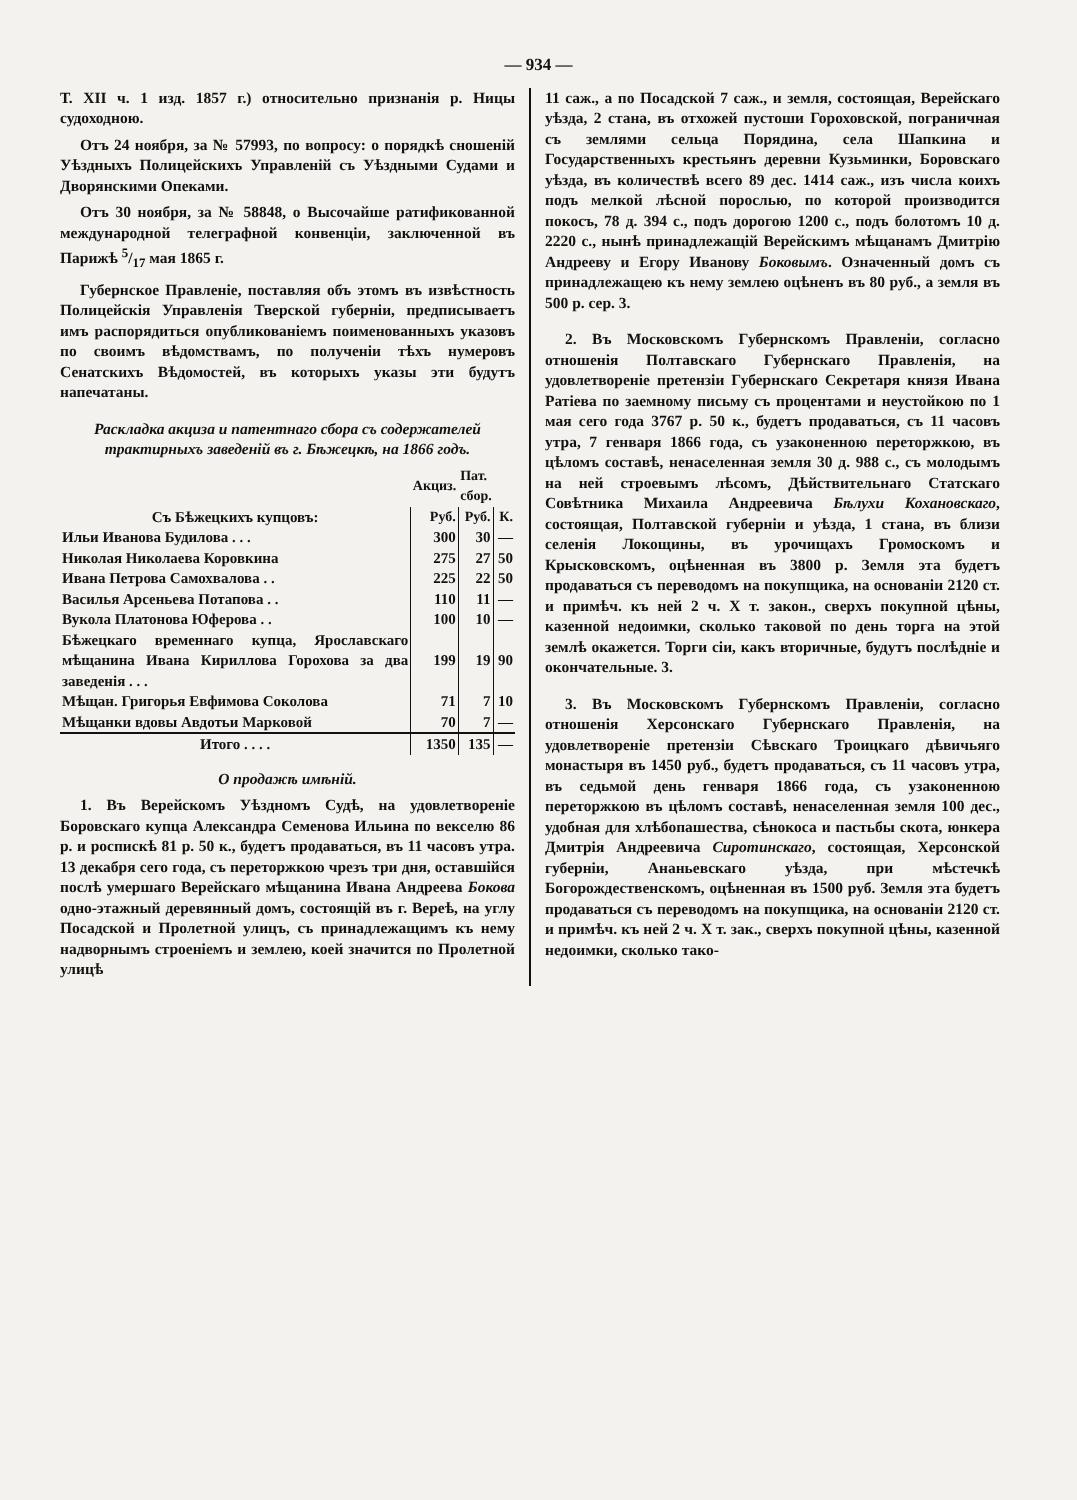— 934 —
Т. XII ч. 1 изд. 1857 г.) относительно признанія р. Ницы судоходною.
Отъ 24 ноября, за № 57993, по вопросу: о порядкѣ сношеній Уѣздныхъ Полицейскихъ Управленій съ Уѣздными Судами и Дворянскими Опеками.
Отъ 30 ноября, за № 58848, о Высочайше ратификованной международной телеграфной конвенціи, заключенной въ Парижѣ 5/17 мая 1865 г.
Губернское Правленіе, поставляя объ этомъ въ извѣстность Полицейскія Управленія Тверской губерніи, предписываетъ имъ распорядиться опубликованіемъ поименованныхъ указовъ по своимъ вѣдомствамъ, по полученіи тѣхъ нумеровъ Сенатскихъ Вѣдомостей, въ которыхъ указы эти будутъ напечатаны.
Раскладка акциза и патентнаго сбора съ содержателей трактирныхъ заведеній въ г. Бѣжецкѣ, на 1866 годъ.
| | Акциз. | Пат. сбор. | |
| --- | --- | --- | --- |
| Съ Бѣжецкихъ купцовъ: | Руб. | Руб. | К. |
| Ильи Иванова Будилова . . . | 300 | 30 | — |
| Николая Николаева Коровкина | 275 | 27 | 50 |
| Ивана Петрова Самохвалова . . | 225 | 22 | 50 |
| Василья Арсеньева Потапова . . | 110 | 11 | — |
| Вукола Платонова Юферова . . | 100 | 10 | — |
| Бѣжецкаго временнаго купца, Ярославскаго мѣщанина Ивана Кириллова Горохова за два заведенія . . . | 199 | 19 | 90 |
| Мѣщан. Григорья Евфимова Соколова | 71 | 7 | 10 |
| Мѣщанки вдовы Авдотьи Марковой | 70 | 7 | — |
| Итого . . . . | 1350 | 135 | — |
О продажѣ имѣній.
1. Въ Верейскомъ Уѣздномъ Судѣ, на удовлетвореніе Боровскаго купца Александра Семенова Ильина по векселю 86 р. и роспискѣ 81 р. 50 к., будетъ продаваться, въ 11 часовъ утра. 13 декабря сего года, съ переторжкою чрезъ три дня, оставшійся послѣ умершаго Верейскаго мѣщанина Ивана Андреева Бокова одно-этажный деревянный домъ, состоящій въ г. Вереѣ, на углу Посадской и Пролетной улицъ, съ принадлежащимъ къ нему надворнымъ строеніемъ и землею, коей значится по Пролетной улицѣ
11 саж., а по Посадской 7 саж., и земля, состоящая, Верейскаго уѣзда, 2 стана, въ отхожей пустоши Гороховской, пограничная съ землями сельца Порядина, села Шапкина и Государственныхъ крестьянъ деревни Кузьминки, Боровскаго уѣзда, въ количествѣ всего 89 дес. 1414 саж., изъ числа коихъ подъ мелкой лѣсной порослью, по которой производится покосъ, 78 д. 394 с., подъ дорогою 1200 с., подъ болотомъ 10 д. 2220 с., нынѣ принадлежащій Верейскимъ мѣщанамъ Дмитрію Андрееву и Егору Иванову Боковымъ. Означенный домъ съ принадлежащею къ нему землею оцѣненъ въ 80 руб., а земля въ 500 р. сер. 3.
2. Въ Московскомъ Губернскомъ Правленіи, согласно отношенія Полтавскаго Губернскаго Правленія, на удовлетвореніе претензіи Губернскаго Секретаря князя Ивана Ратіева по заемному письму съ процентами и неустойкою по 1 мая сего года 3767 р. 50 к., будетъ продаваться, съ 11 часовъ утра, 7 генваря 1866 года, съ узаконенною переторжкою, въ цѣломъ составѣ, ненаселенная земля 30 д. 988 с., съ молодымъ на ней строевымъ лѣсомъ, Дѣйствительнаго Статскаго Совѣтника Михаила Андреевича Бѣлухи Кохановскаго, состоящая, Полтавской губерніи и уѣзда, 1 стана, въ близи селенія Локощины, въ урочищахъ Громоскомъ и Крысковскомъ, оцѣненная въ 3800 р. Земля эта будетъ продаваться съ переводомъ на покупщика, на основаніи 2120 ст. и примѣч. къ ней 2 ч. X т. закон., сверхъ покупной цѣны, казенной недоимки, сколько таковой по день торга на этой землѣ окажется. Торги сіи, какъ вторичные, будутъ послѣдніе и окончательные. 3.
3. Въ Московскомъ Губернскомъ Правленіи, согласно отношенія Херсонскаго Губернскаго Правленія, на удовлетвореніе претензіи Сѣвскаго Троицкаго дѣвичьяго монастыря въ 1450 руб., будетъ продаваться, съ 11 часовъ утра, въ седьмой день генваря 1866 года, съ узаконенною переторжкою въ цѣломъ составѣ, ненаселенная земля 100 дес., удобная для хлѣбопашества, сѣнокоса и пастьбы скота, юнкера Дмитрія Андреевича Сиротинскаго, состоящая, Херсонской губерніи, Ананьевскаго уѣзда, при мѣстечкѣ Богорождественскомъ, оцѣненная въ 1500 руб. Земля эта будетъ продаваться съ переводомъ на покупщика, на основаніи 2120 ст. и примѣч. къ ней 2 ч. X т. зак., сверхъ покупной цѣны, казенной недоимки, сколько тако-